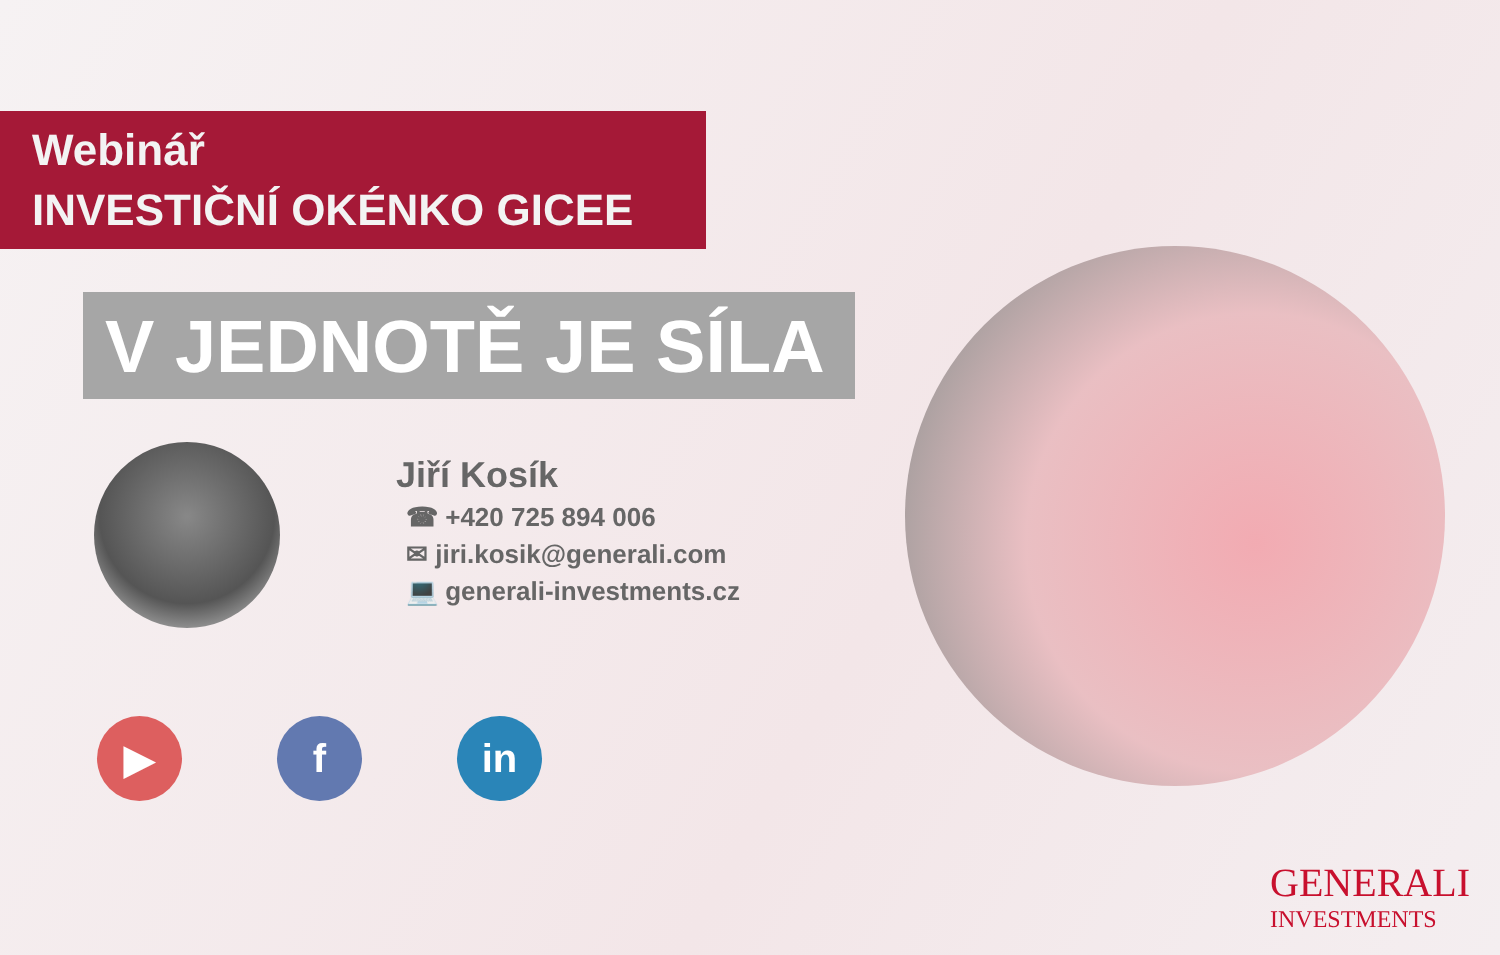Webinář
INVESTIČNÍ OKÉNKO GICEE
V JEDNOTĚ JE SÍLA
Jiří Kosík
☎ +420 725 894 006
✉ jiri.kosik@generali.com
💻 generali-investments.cz
▶ f in
GENERALI
INVESTMENTS